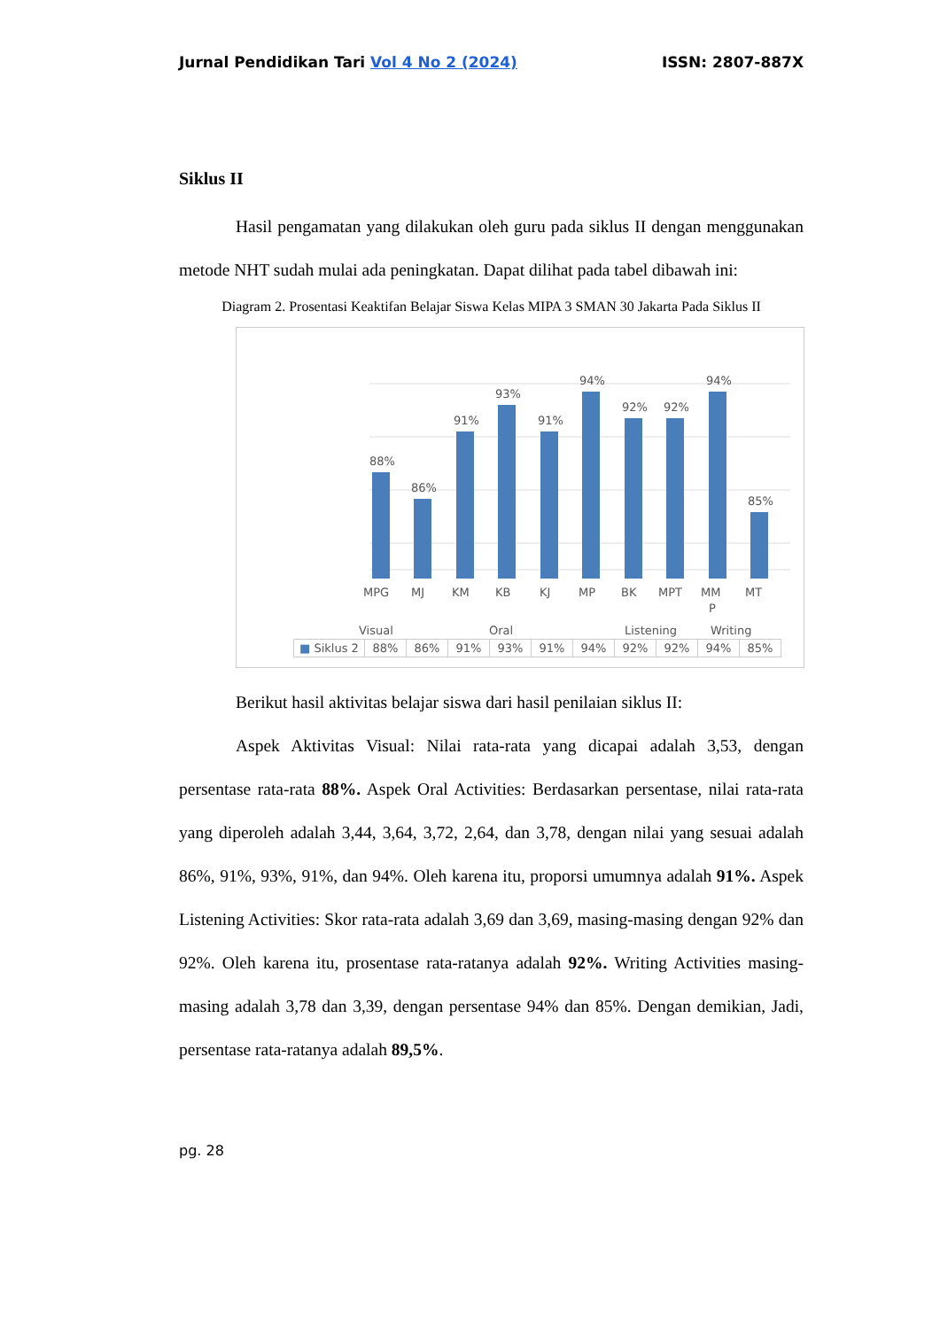Jurnal Pendidikan Tari Vol 4 No 2 (2024) ISSN: 2807-887X
Siklus II
Hasil pengamatan yang dilakukan oleh guru pada siklus II dengan menggunakan metode NHT sudah mulai ada peningkatan. Dapat dilihat pada tabel dibawah ini:
Diagram 2. Prosentasi Keaktifan Belajar Siswa Kelas MIPA 3 SMAN 30 Jakarta Pada Siklus II
88%
86%
91%
93%
91%
94%
92%
92%
94%
85%
MPG
MJ
KM
KB
KJ
MP
BK
MPT
MM
P
MT
Visual
Oral
Listening
Writing
| ■ Siklus 2 | 88% | 86% | 91% | 93% | 91% | 94% | 92% | 92% | 94% | 85% |
Berikut hasil aktivitas belajar siswa dari hasil penilaian siklus II:
Aspek Aktivitas Visual: Nilai rata-rata yang dicapai adalah 3,53, dengan persentase rata-rata 88%. Aspek Oral Activities: Berdasarkan persentase, nilai rata-rata yang diperoleh adalah 3,44, 3,64, 3,72, 2,64, dan 3,78, dengan nilai yang sesuai adalah 86%, 91%, 93%, 91%, dan 94%. Oleh karena itu, proporsi umumnya adalah 91%. Aspek Listening Activities: Skor rata-rata adalah 3,69 dan 3,69, masing-masing dengan 92% dan 92%. Oleh karena itu, prosentase rata-ratanya adalah 92%. Writing Activities masing-masing adalah 3,78 dan 3,39, dengan persentase 94% dan 85%. Dengan demikian, Jadi, persentase rata-ratanya adalah 89,5%.
pg. 28